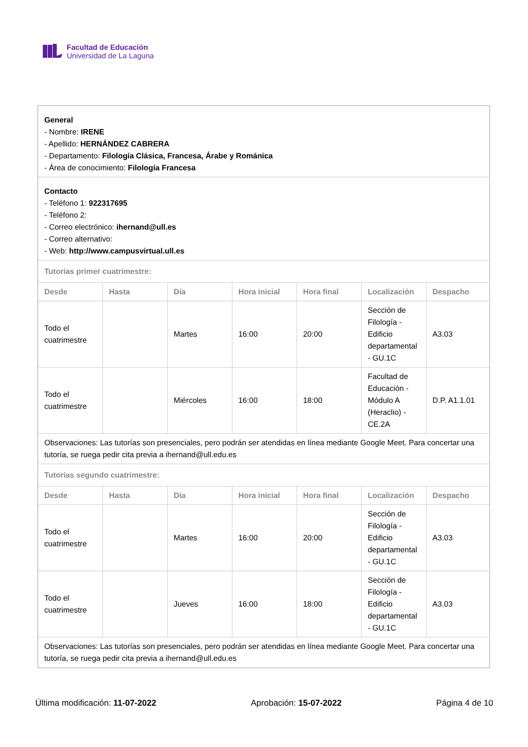Facultad de Educación
Universidad de La Laguna
| General - Nombre: IRENE - Apellido: HERNÁNDEZ CABRERA - Departamento: Filología Clásica, Francesa, Árabe y Románica - Área de conocimiento: Filología Francesa | | | | | | |
| Contacto - Teléfono 1: 922317695 - Teléfono 2: - Correo electrónico: ihernand@ull.es - Correo alternativo: - Web: http://www.campusvirtual.ull.es | | | | | | |
| Tutorías primer cuatrimestre: | | | | | | |
| Desde | Hasta | Día | Hora inicial | Hora final | Localización | Despacho |
| Todo el cuatrimestre | | Martes | 16:00 | 20:00 | Sección de Filología - Edificio departamental - GU.1C | A3.03 |
| Todo el cuatrimestre | | Miércoles | 16:00 | 18:00 | Facultad de Educación - Módulo A (Heraclio) - CE.2A | D.P. A1.1.01 |
| Observaciones: Las tutorías son presenciales, pero podrán ser atendidas en línea mediante Google Meet. Para concertar una tutoría, se ruega pedir cita previa a ihernand@ull.edu.es | | | | | | |
| Tutorías segundo cuatrimestre: | | | | | | |
| Desde | Hasta | Día | Hora inicial | Hora final | Localización | Despacho |
| Todo el cuatrimestre | | Martes | 16:00 | 20:00 | Sección de Filología - Edificio departamental - GU.1C | A3.03 |
| Todo el cuatrimestre | | Jueves | 16:00 | 18:00 | Sección de Filología - Edificio departamental - GU.1C | A3.03 |
| Observaciones: Las tutorías son presenciales, pero podrán ser atendidas en línea mediante Google Meet. Para concertar una tutoría, se ruega pedir cita previa a ihernand@ull.edu.es | | | | | | |
Última modificación: 11-07-2022 Aprobación: 15-07-2022 Página 4 de 10